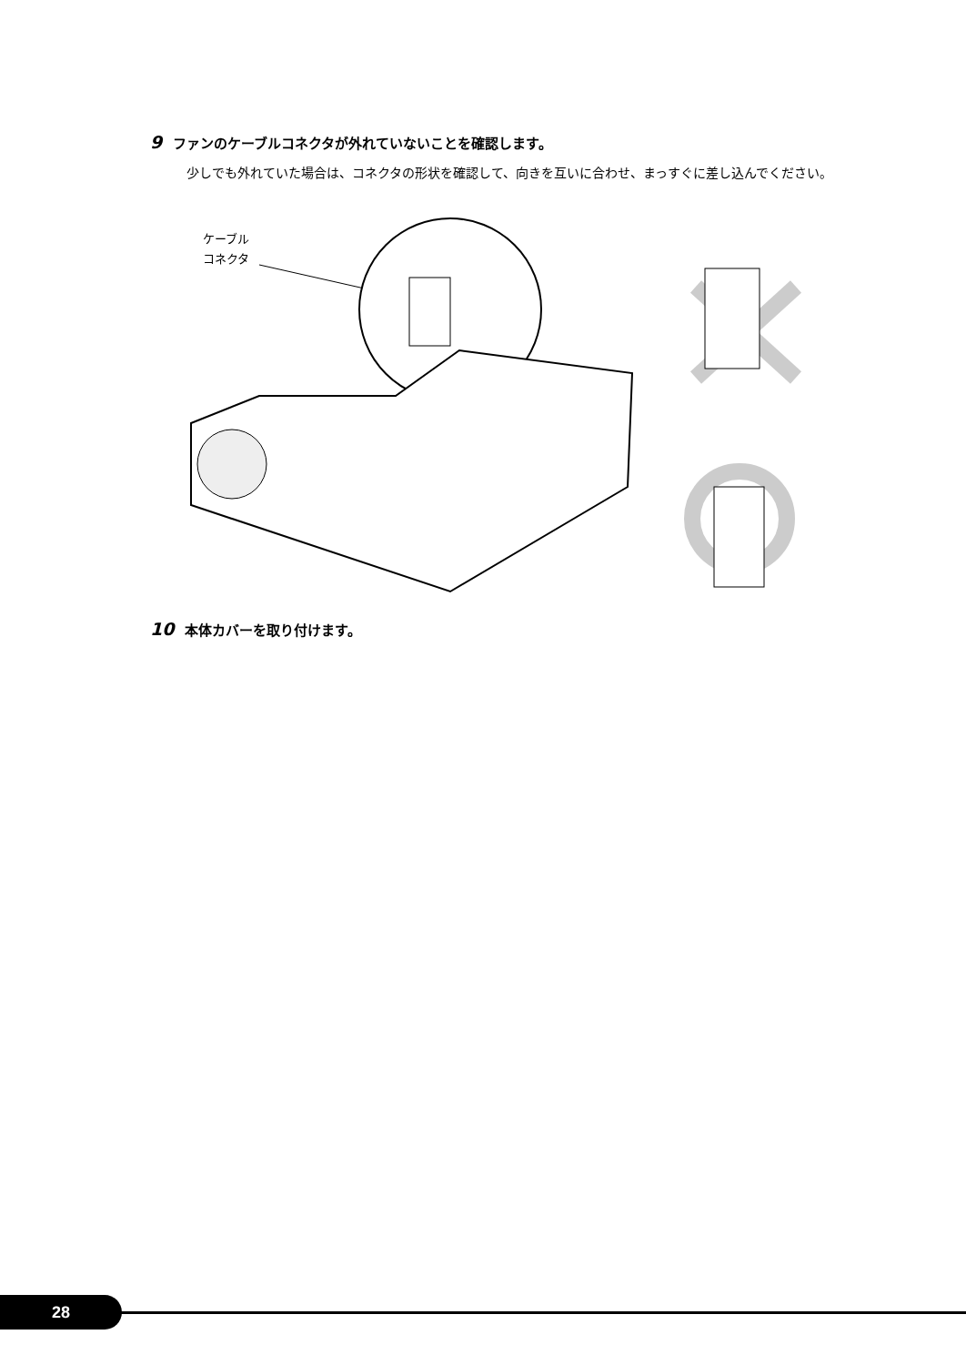9 ファンのケーブルコネクタが外れていないことを確認します。
少しでも外れていた場合は、コネクタの形状を確認して、向きを互いに合わせ、まっすぐに差し込んでください。
ケーブル
コネクタ
10 本体カバーを取り付けます。
28